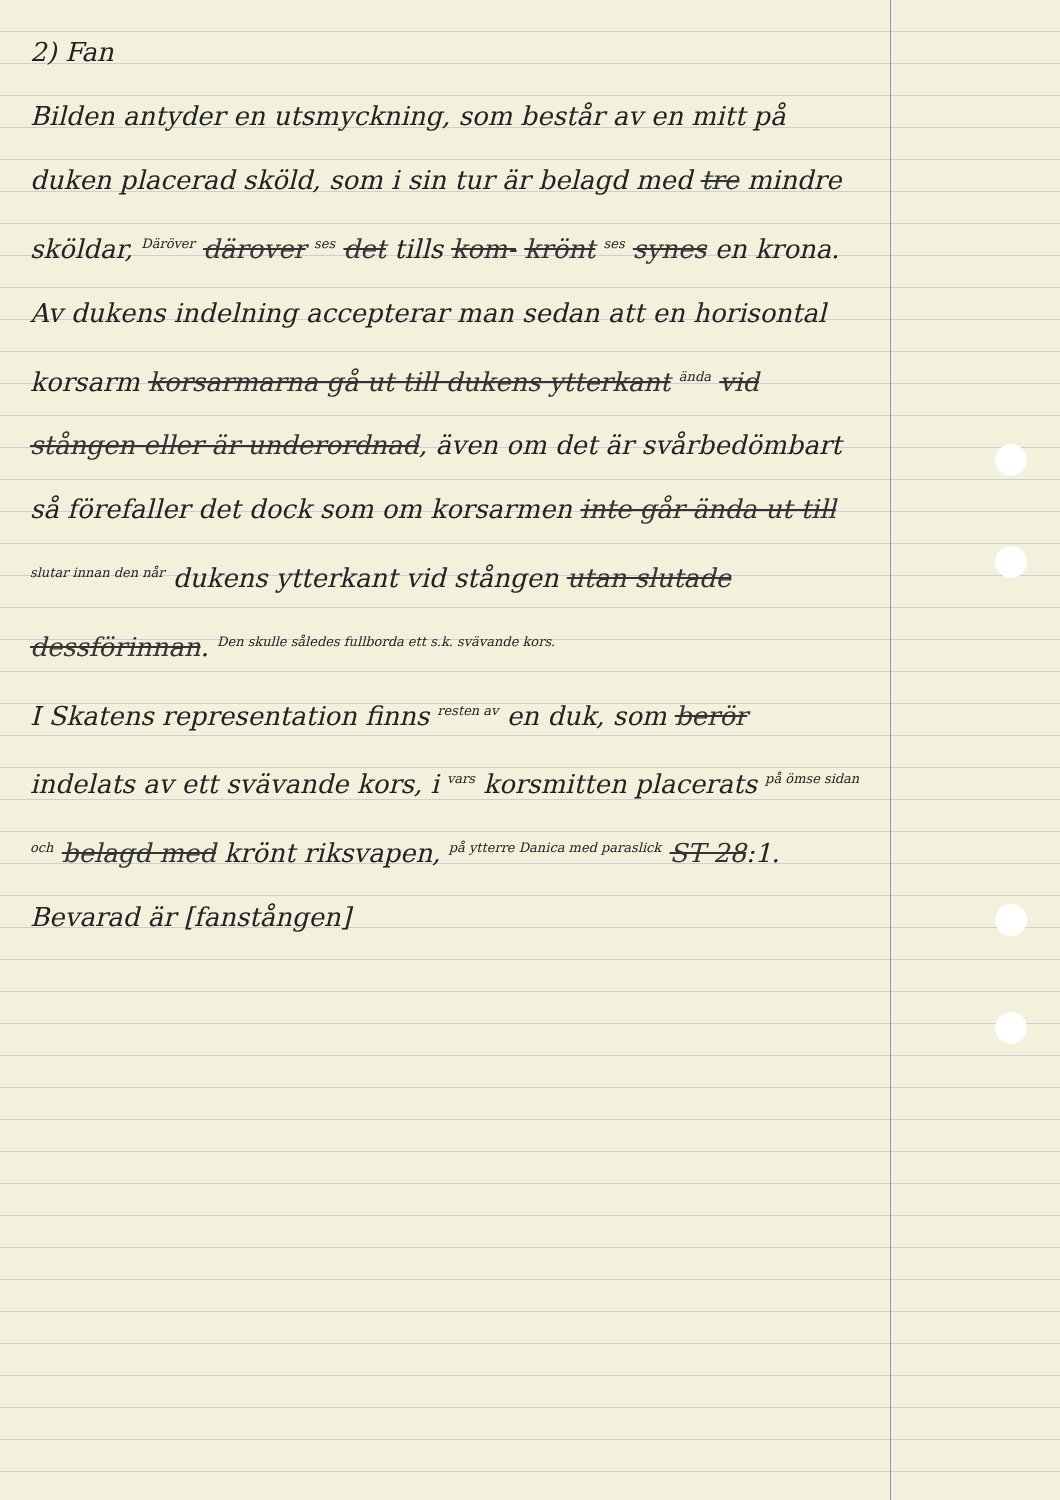2) Fan
Bilden antyder en utsmyckning, som består av en mitt på duken placerad sköld, som i sin tur är belagd med tre mindre sköldar, <sup>Däröver</sup> därover <sup>ses</sup> det tills kom- krönt <sup>ses</sup> synes en krona. Av dukens indelning accepterar man sedan att en horisontal korsarm korsarmarna gå ut till dukens ytterkant <sup>ända</sup> vid stången eller är underordnad, även om det är svårbedömbart så förefaller det dock som om korsarmen inte går ända ut till <sup>slutar innan den når</sup> dukens ytterkant vid stången utan slutade dessförinnan. <sup>Den skulle således fullborda ett s.k. svävande kors.</sup>
I Skatens representation finns <sup>resten av</sup> en duk, som berör indelats av ett svävande kors, i <sup>vars</sup> korsmitten placerats <sup>på ömse sidan och</sup> belagd med krönt riksvapen, <sup>på ytterre Danica med paraslick</sup> ST 28:1.
Bevarad är [fanstången]